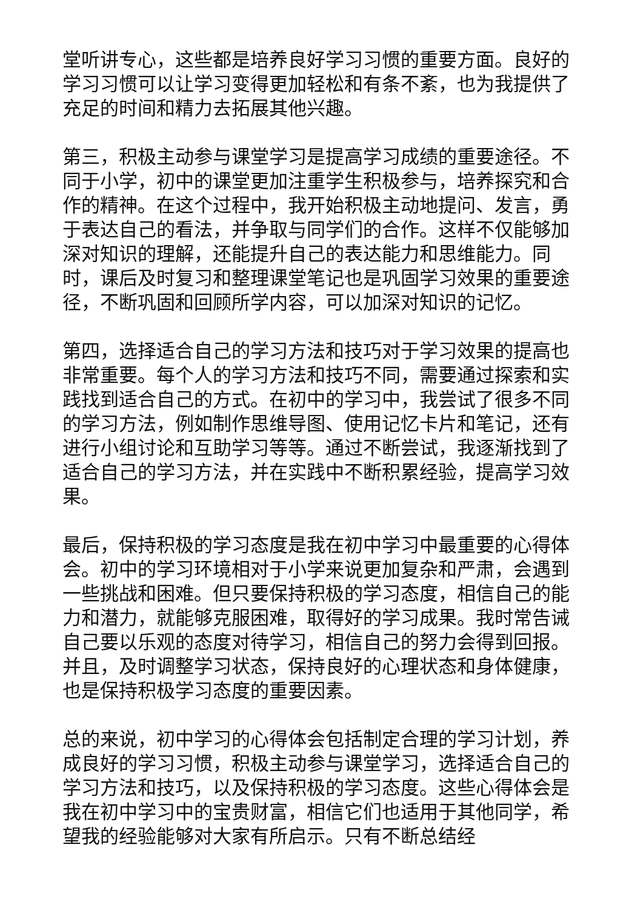堂听讲专心，这些都是培养良好学习习惯的重要方面。良好的学习习惯可以让学习变得更加轻松和有条不紊，也为我提供了充足的时间和精力去拓展其他兴趣。
第三，积极主动参与课堂学习是提高学习成绩的重要途径。不同于小学，初中的课堂更加注重学生积极参与，培养探究和合作的精神。在这个过程中，我开始积极主动地提问、发言，勇于表达自己的看法，并争取与同学们的合作。这样不仅能够加深对知识的理解，还能提升自己的表达能力和思维能力。同时，课后及时复习和整理课堂笔记也是巩固学习效果的重要途径，不断巩固和回顾所学内容，可以加深对知识的记忆。
第四，选择适合自己的学习方法和技巧对于学习效果的提高也非常重要。每个人的学习方法和技巧不同，需要通过探索和实践找到适合自己的方式。在初中的学习中，我尝试了很多不同的学习方法，例如制作思维导图、使用记忆卡片和笔记，还有进行小组讨论和互助学习等等。通过不断尝试，我逐渐找到了适合自己的学习方法，并在实践中不断积累经验，提高学习效果。
最后，保持积极的学习态度是我在初中学习中最重要的心得体会。初中的学习环境相对于小学来说更加复杂和严肃，会遇到一些挑战和困难。但只要保持积极的学习态度，相信自己的能力和潜力，就能够克服困难，取得好的学习成果。我时常告诫自己要以乐观的态度对待学习，相信自己的努力会得到回报。并且，及时调整学习状态，保持良好的心理状态和身体健康，也是保持积极学习态度的重要因素。
总的来说，初中学习的心得体会包括制定合理的学习计划，养成良好的学习习惯，积极主动参与课堂学习，选择适合自己的学习方法和技巧，以及保持积极的学习态度。这些心得体会是我在初中学习中的宝贵财富，相信它们也适用于其他同学，希望我的经验能够对大家有所启示。只有不断总结经